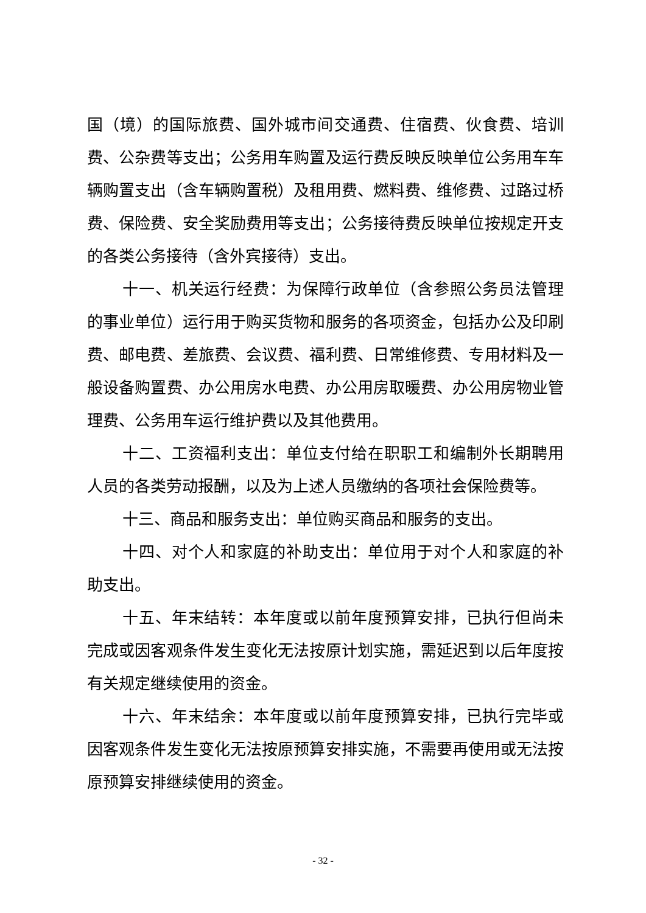国（境）的国际旅费、国外城市间交通费、住宿费、伙食费、培训费、公杂费等支出；公务用车购置及运行费反映反映单位公务用车车辆购置支出（含车辆购置税）及租用费、燃料费、维修费、过路过桥费、保险费、安全奖励费用等支出；公务接待费反映单位按规定开支的各类公务接待（含外宾接待）支出。
十一、机关运行经费：为保障行政单位（含参照公务员法管理的事业单位）运行用于购买货物和服务的各项资金，包括办公及印刷费、邮电费、差旅费、会议费、福利费、日常维修费、专用材料及一般设备购置费、办公用房水电费、办公用房取暖费、办公用房物业管理费、公务用车运行维护费以及其他费用。
十二、工资福利支出：单位支付给在职职工和编制外长期聘用人员的各类劳动报酬，以及为上述人员缴纳的各项社会保险费等。
十三、商品和服务支出：单位购买商品和服务的支出。
十四、对个人和家庭的补助支出：单位用于对个人和家庭的补助支出。
十五、年末结转：本年度或以前年度预算安排，已执行但尚未完成或因客观条件发生变化无法按原计划实施，需延迟到以后年度按有关规定继续使用的资金。
十六、年末结余：本年度或以前年度预算安排，已执行完毕或因客观条件发生变化无法按原预算安排实施，不需要再使用或无法按原预算安排继续使用的资金。
- 32 -